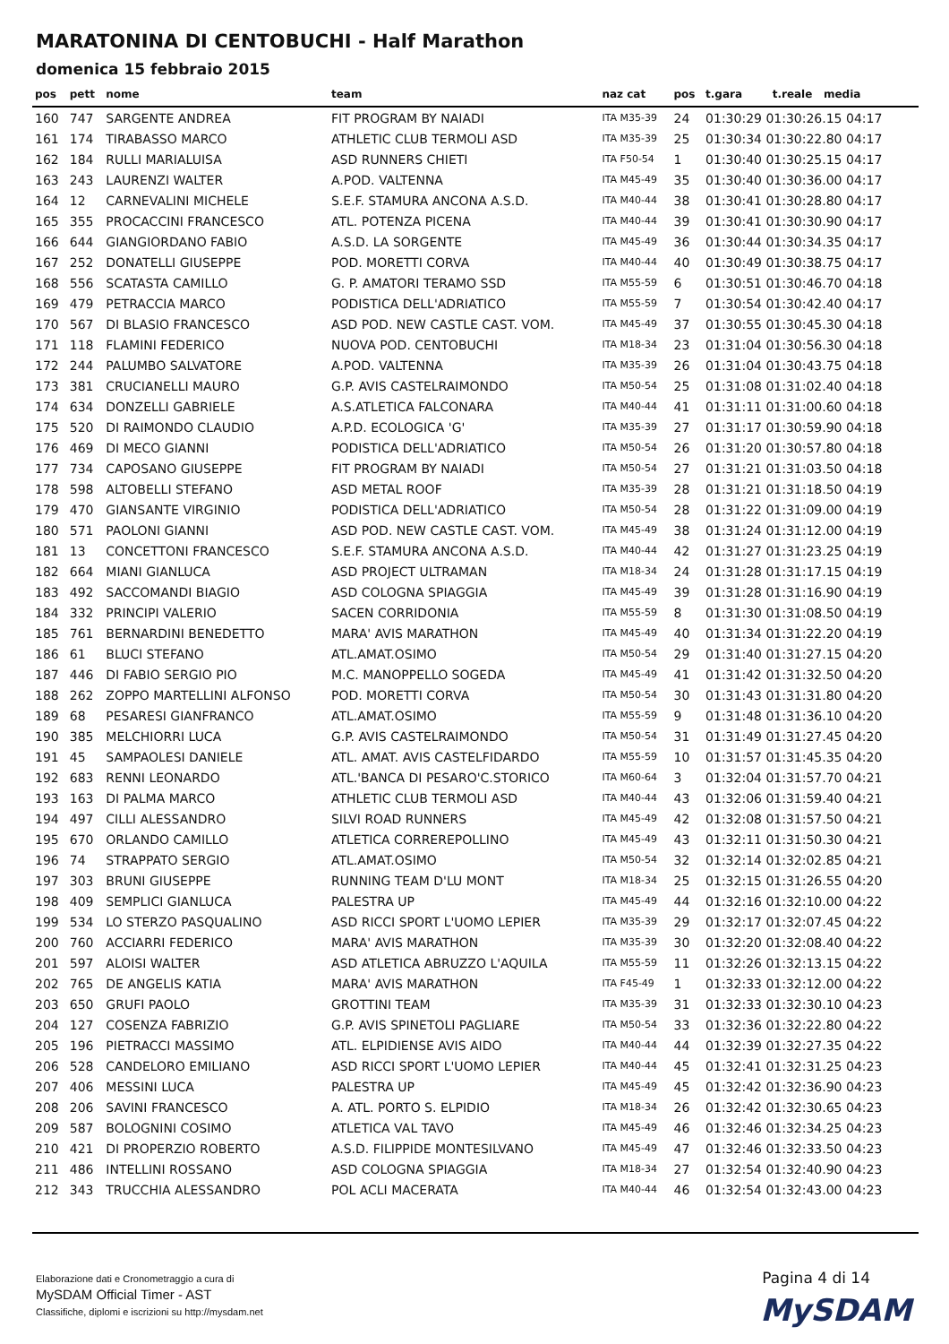MARATONINA DI CENTOBUCHI - Half Marathon
domenica 15 febbraio 2015
| pos | pett | nome | team | naz cat | pos | t.gara | t.reale media |
| --- | --- | --- | --- | --- | --- | --- | --- |
| 160 | 747 | SARGENTE ANDREA | FIT PROGRAM BY NAIADI | ITA M35-39 | 24 | 01:30:29 01:30:26.15 04:17 | |
| 161 | 174 | TIRABASSO MARCO | ATHLETIC CLUB TERMOLI ASD | ITA M35-39 | 25 | 01:30:34 01:30:22.80 04:17 | |
| 162 | 184 | RULLI MARIALUISA | ASD RUNNERS CHIETI | ITA F50-54 | 1 | 01:30:40 01:30:25.15 04:17 | |
| 163 | 243 | LAURENZI WALTER | A.POD. VALTENNA | ITA M45-49 | 35 | 01:30:40 01:30:36.00 04:17 | |
| 164 | 12 | CARNEVALINI MICHELE | S.E.F. STAMURA ANCONA A.S.D. | ITA M40-44 | 38 | 01:30:41 01:30:28.80 04:17 | |
| 165 | 355 | PROCACCINI FRANCESCO | ATL. POTENZA PICENA | ITA M40-44 | 39 | 01:30:41 01:30:30.90 04:17 | |
| 166 | 644 | GIANGIORDANO FABIO | A.S.D. LA SORGENTE | ITA M45-49 | 36 | 01:30:44 01:30:34.35 04:17 | |
| 167 | 252 | DONATELLI GIUSEPPE | POD. MORETTI CORVA | ITA M40-44 | 40 | 01:30:49 01:30:38.75 04:17 | |
| 168 | 556 | SCATASTA CAMILLO | G. P. AMATORI TERAMO SSD | ITA M55-59 | 6 | 01:30:51 01:30:46.70 04:18 | |
| 169 | 479 | PETRACCIA MARCO | PODISTICA DELL'ADRIATICO | ITA M55-59 | 7 | 01:30:54 01:30:42.40 04:17 | |
| 170 | 567 | DI BLASIO FRANCESCO | ASD POD. NEW CASTLE CAST. VOM. | ITA M45-49 | 37 | 01:30:55 01:30:45.30 04:18 | |
| 171 | 118 | FLAMINI FEDERICO | NUOVA POD. CENTOBUCHI | ITA M18-34 | 23 | 01:31:04 01:30:56.30 04:18 | |
| 172 | 244 | PALUMBO SALVATORE | A.POD. VALTENNA | ITA M35-39 | 26 | 01:31:04 01:30:43.75 04:18 | |
| 173 | 381 | CRUCIANELLI MAURO | G.P. AVIS CASTELRAIMONDO | ITA M50-54 | 25 | 01:31:08 01:31:02.40 04:18 | |
| 174 | 634 | DONZELLI GABRIELE | A.S.ATLETICA FALCONARA | ITA M40-44 | 41 | 01:31:11 01:31:00.60 04:18 | |
| 175 | 520 | DI RAIMONDO CLAUDIO | A.P.D. ECOLOGICA 'G' | ITA M35-39 | 27 | 01:31:17 01:30:59.90 04:18 | |
| 176 | 469 | DI MECO GIANNI | PODISTICA DELL'ADRIATICO | ITA M50-54 | 26 | 01:31:20 01:30:57.80 04:18 | |
| 177 | 734 | CAPOSANO GIUSEPPE | FIT PROGRAM BY NAIADI | ITA M50-54 | 27 | 01:31:21 01:31:03.50 04:18 | |
| 178 | 598 | ALTOBELLI STEFANO | ASD METAL ROOF | ITA M35-39 | 28 | 01:31:21 01:31:18.50 04:19 | |
| 179 | 470 | GIANSANTE VIRGINIO | PODISTICA DELL'ADRIATICO | ITA M50-54 | 28 | 01:31:22 01:31:09.00 04:19 | |
| 180 | 571 | PAOLONI GIANNI | ASD POD. NEW CASTLE CAST. VOM. | ITA M45-49 | 38 | 01:31:24 01:31:12.00 04:19 | |
| 181 | 13 | CONCETTONI FRANCESCO | S.E.F. STAMURA ANCONA A.S.D. | ITA M40-44 | 42 | 01:31:27 01:31:23.25 04:19 | |
| 182 | 664 | MIANI GIANLUCA | ASD PROJECT ULTRAMAN | ITA M18-34 | 24 | 01:31:28 01:31:17.15 04:19 | |
| 183 | 492 | SACCOMANDI BIAGIO | ASD COLOGNA SPIAGGIA | ITA M45-49 | 39 | 01:31:28 01:31:16.90 04:19 | |
| 184 | 332 | PRINCIPI VALERIO | SACEN CORRIDONIA | ITA M55-59 | 8 | 01:31:30 01:31:08.50 04:19 | |
| 185 | 761 | BERNARDINI BENEDETTO | MARA' AVIS MARATHON | ITA M45-49 | 40 | 01:31:34 01:31:22.20 04:19 | |
| 186 | 61 | BLUCI STEFANO | ATL.AMAT.OSIMO | ITA M50-54 | 29 | 01:31:40 01:31:27.15 04:20 | |
| 187 | 446 | DI FABIO SERGIO PIO | M.C. MANOPPELLO SOGEDA | ITA M45-49 | 41 | 01:31:42 01:31:32.50 04:20 | |
| 188 | 262 | ZOPPO MARTELLINI ALFONSO | POD. MORETTI CORVA | ITA M50-54 | 30 | 01:31:43 01:31:31.80 04:20 | |
| 189 | 68 | PESARESI GIANFRANCO | ATL.AMAT.OSIMO | ITA M55-59 | 9 | 01:31:48 01:31:36.10 04:20 | |
| 190 | 385 | MELCHIORRI LUCA | G.P. AVIS CASTELRAIMONDO | ITA M50-54 | 31 | 01:31:49 01:31:27.45 04:20 | |
| 191 | 45 | SAMPAOLESI DANIELE | ATL. AMAT. AVIS CASTELFIDARDO | ITA M55-59 | 10 | 01:31:57 01:31:45.35 04:20 | |
| 192 | 683 | RENNI LEONARDO | ATL.'BANCA DI PESARO'C.STORICO | ITA M60-64 | 3 | 01:32:04 01:31:57.70 04:21 | |
| 193 | 163 | DI PALMA MARCO | ATHLETIC CLUB TERMOLI ASD | ITA M40-44 | 43 | 01:32:06 01:31:59.40 04:21 | |
| 194 | 497 | CILLI ALESSANDRO | SILVI ROAD RUNNERS | ITA M45-49 | 42 | 01:32:08 01:31:57.50 04:21 | |
| 195 | 670 | ORLANDO CAMILLO | ATLETICA CORREREPOLLINO | ITA M45-49 | 43 | 01:32:11 01:31:50.30 04:21 | |
| 196 | 74 | STRAPPATO SERGIO | ATL.AMAT.OSIMO | ITA M50-54 | 32 | 01:32:14 01:32:02.85 04:21 | |
| 197 | 303 | BRUNI GIUSEPPE | RUNNING TEAM D'LU MONT | ITA M18-34 | 25 | 01:32:15 01:31:26.55 04:20 | |
| 198 | 409 | SEMPLICI GIANLUCA | PALESTRA UP | ITA M45-49 | 44 | 01:32:16 01:32:10.00 04:22 | |
| 199 | 534 | LO STERZO PASQUALINO | ASD RICCI SPORT L'UOMO LEPIER | ITA M35-39 | 29 | 01:32:17 01:32:07.45 04:22 | |
| 200 | 760 | ACCIARRI FEDERICO | MARA' AVIS MARATHON | ITA M35-39 | 30 | 01:32:20 01:32:08.40 04:22 | |
| 201 | 597 | ALOISI WALTER | ASD ATLETICA ABRUZZO L'AQUILA | ITA M55-59 | 11 | 01:32:26 01:32:13.15 04:22 | |
| 202 | 765 | DE ANGELIS KATIA | MARA' AVIS MARATHON | ITA F45-49 | 1 | 01:32:33 01:32:12.00 04:22 | |
| 203 | 650 | GRUFI PAOLO | GROTTINI TEAM | ITA M35-39 | 31 | 01:32:33 01:32:30.10 04:23 | |
| 204 | 127 | COSENZA FABRIZIO | G.P. AVIS SPINETOLI PAGLIARE | ITA M50-54 | 33 | 01:32:36 01:32:22.80 04:22 | |
| 205 | 196 | PIETRACCI MASSIMO | ATL. ELPIDIENSE AVIS AIDO | ITA M40-44 | 44 | 01:32:39 01:32:27.35 04:22 | |
| 206 | 528 | CANDELORO EMILIANO | ASD RICCI SPORT L'UOMO LEPIER | ITA M40-44 | 45 | 01:32:41 01:32:31.25 04:23 | |
| 207 | 406 | MESSINI LUCA | PALESTRA UP | ITA M45-49 | 45 | 01:32:42 01:32:36.90 04:23 | |
| 208 | 206 | SAVINI FRANCESCO | A. ATL. PORTO S. ELPIDIO | ITA M18-34 | 26 | 01:32:42 01:32:30.65 04:23 | |
| 209 | 587 | BOLOGNINI COSIMO | ATLETICA VAL TAVO | ITA M45-49 | 46 | 01:32:46 01:32:34.25 04:23 | |
| 210 | 421 | DI PROPERZIO ROBERTO | A.S.D. FILIPPIDE MONTESILVANO | ITA M45-49 | 47 | 01:32:46 01:32:33.50 04:23 | |
| 211 | 486 | INTELLINI ROSSANO | ASD COLOGNA SPIAGGIA | ITA M18-34 | 27 | 01:32:54 01:32:40.90 04:23 | |
| 212 | 343 | TRUCCHIA ALESSANDRO | POL ACLI MACERATA | ITA M40-44 | 46 | 01:32:54 01:32:43.00 04:23 | |
Elaborazione dati e Cronometraggio a cura di
MySDAM Official Timer - AST
Classifiche, diplomi e iscrizioni su http://mysdam.net
Pagina 4 di 14
MySDAM